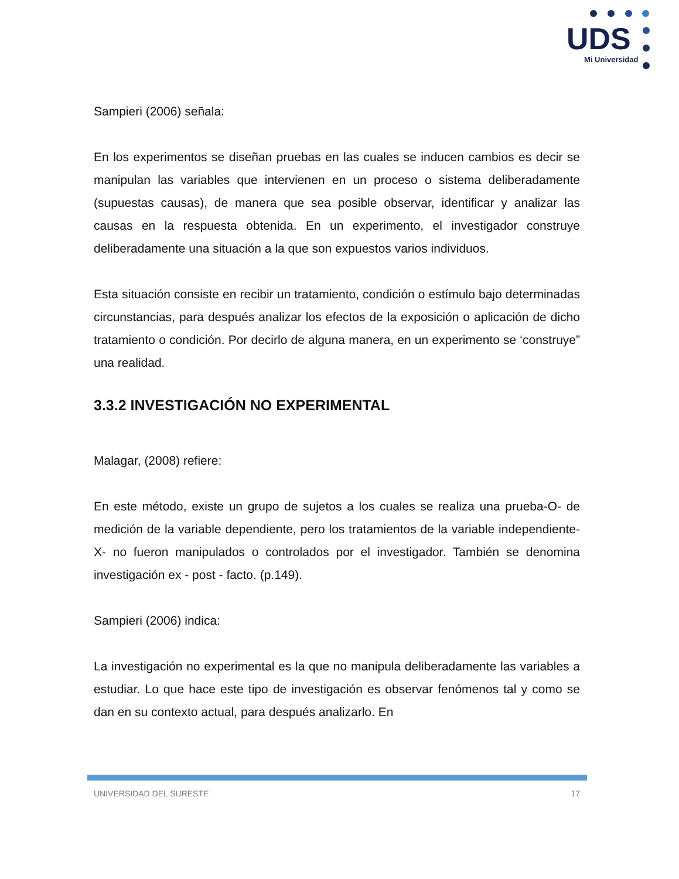UDS
Mi Universidad
Sampieri (2006) señala:
En los experimentos se diseñan pruebas en las cuales se inducen cambios es decir se manipulan las variables que intervienen en un proceso o sistema deliberadamente (supuestas causas), de manera que sea posible observar, identificar y analizar las causas en la respuesta obtenida. En un experimento, el investigador construye deliberadamente una situación a la que son expuestos varios individuos.
Esta situación consiste en recibir un tratamiento, condición o estímulo bajo determinadas circunstancias, para después analizar los efectos de la exposición o aplicación de dicho tratamiento o condición. Por decirlo de alguna manera, en un experimento se ‘construye” una realidad.
3.3.2 INVESTIGACIÓN NO EXPERIMENTAL
Malagar, (2008) refiere:
En este método, existe un grupo de sujetos a los cuales se realiza una prueba-O- de medición de la variable dependiente, pero los tratamientos de la variable independiente-X- no fueron manipulados o controlados por el investigador. También se denomina investigación ex - post - facto. (p.149).
Sampieri (2006) indica:
La investigación no experimental es la que no manipula deliberadamente las variables a estudiar. Lo que hace este tipo de investigación es observar fenómenos tal y como se dan en su contexto actual, para después analizarlo. En
UNIVERSIDAD DEL SURESTE 17